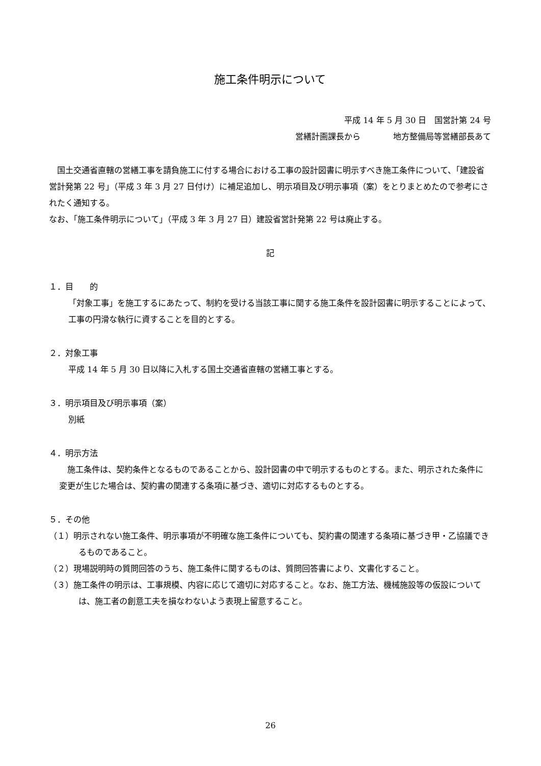施工条件明示について
平成 14 年 5 月 30 日　国営計第 24 号
営繕計画課長から　　　　地方整備局等営繕部長あて
　国土交通省直轄の営繕工事を請負施工に付する場合における工事の設計図書に明示すべき施工条件について、「建設省営計発第 22 号」（平成 3 年 3 月 27 日付け）に補足追加し、明示項目及び明示事項（案）をとりまとめたので参考にされたく通知する。
なお、「施工条件明示について」（平成 3 年 3 月 27 日）建設省営計発第 22 号は廃止する。
記
１．目　　的
「対象工事」を施工するにあたって、制約を受ける当該工事に関する施工条件を設計図書に明示することによって、工事の円滑な執行に資することを目的とする。
２．対象工事
平成 14 年 5 月 30 日以降に入札する国土交通省直轄の営繕工事とする。
３．明示項目及び明示事項（案）
別紙
４．明示方法
　施工条件は、契約条件となるものであることから、設計図書の中で明示するものとする。また、明示された条件に変更が生じた場合は、契約書の関連する条項に基づき、適切に対応するものとする。
５．その他
（１）明示されない施工条件、明示事項が不明確な施工条件についても、契約書の関連する条項に基づき甲・乙協議できるものであること。
（２）現場説明時の質問回答のうち、施工条件に関するものは、質問回答書により、文書化すること。
（３）施工条件の明示は、工事規模、内容に応じて適切に対応すること。なお、施工方法、機械施設等の仮設については、施工者の創意工夫を損なわないよう表現上留意すること。
26